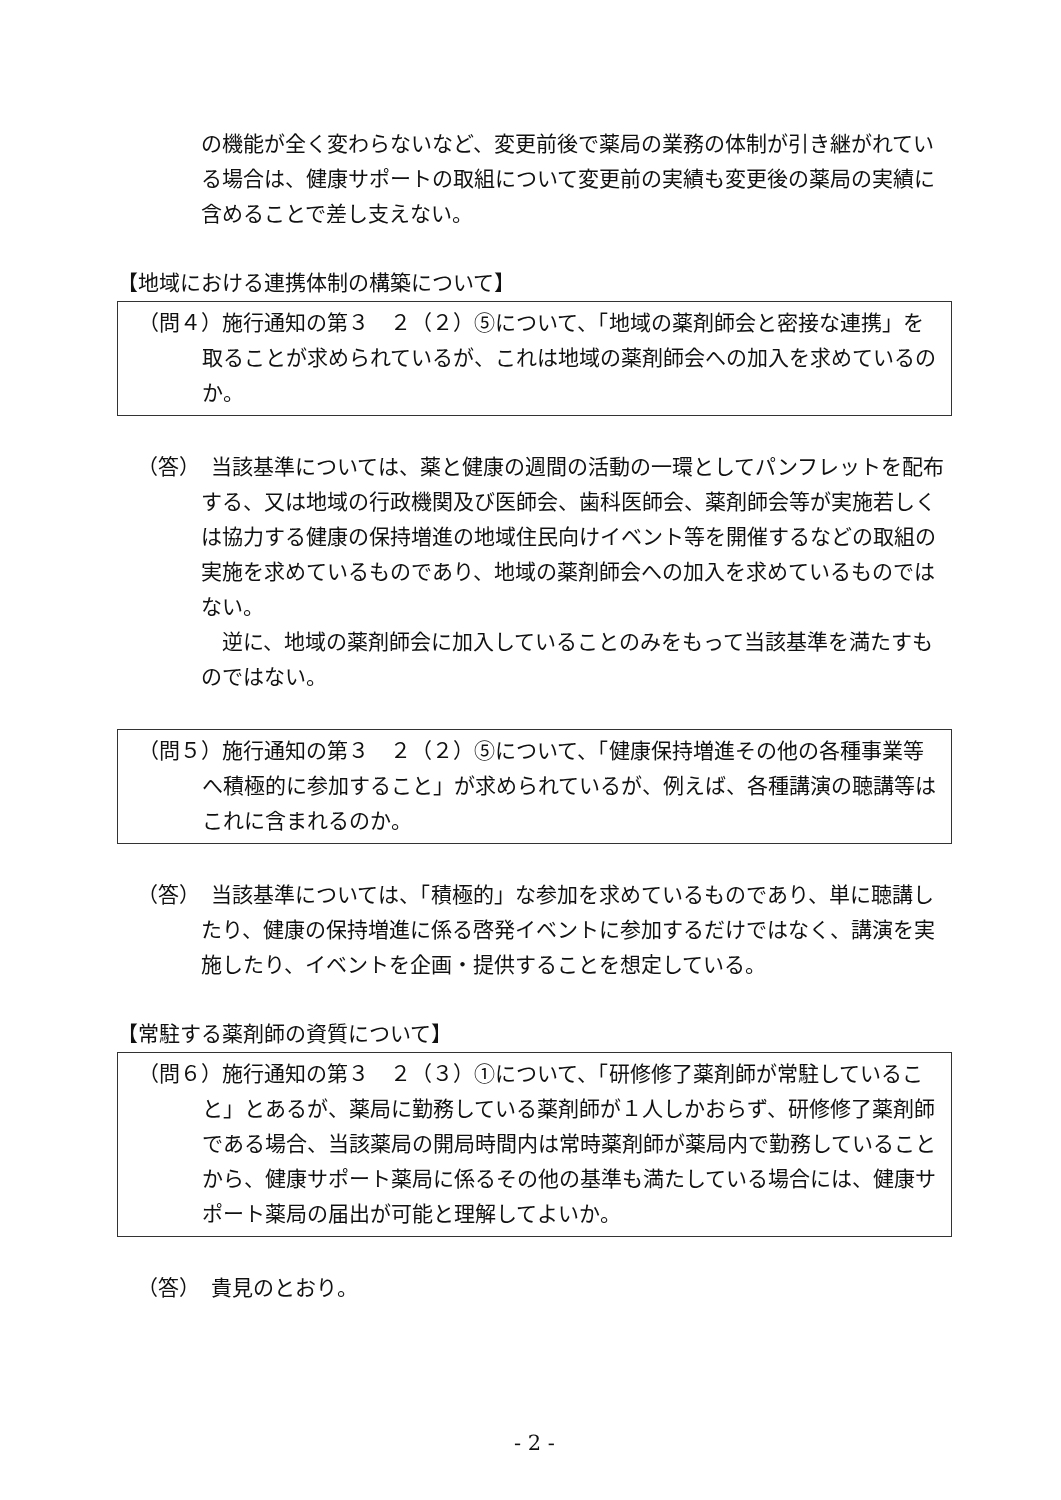の機能が全く変わらないなど、変更前後で薬局の業務の体制が引き継がれている場合は、健康サポートの取組について変更前の実績も変更後の薬局の実績に含めることで差し支えない。
【地域における連携体制の構築について】
（問４）施行通知の第３　２（２）⑤について、「地域の薬剤師会と密接な連携」を取ることが求められているが、これは地域の薬剤師会への加入を求めているのか。
（答）　当該基準については、薬と健康の週間の活動の一環としてパンフレットを配布する、又は地域の行政機関及び医師会、歯科医師会、薬剤師会等が実施若しくは協力する健康の保持増進の地域住民向けイベント等を開催するなどの取組の実施を求めているものであり、地域の薬剤師会への加入を求めているものではない。
　逆に、地域の薬剤師会に加入していることのみをもって当該基準を満たすものではない。
（問５）施行通知の第３　２（２）⑤について、「健康保持増進その他の各種事業等へ積極的に参加すること」が求められているが、例えば、各種講演の聴講等はこれに含まれるのか。
（答）　当該基準については、「積極的」な参加を求めているものであり、単に聴講したり、健康の保持増進に係る啓発イベントに参加するだけではなく、講演を実施したり、イベントを企画・提供することを想定している。
【常駐する薬剤師の資質について】
（問６）施行通知の第３　２（３）①について、「研修修了薬剤師が常駐していること」とあるが、薬局に勤務している薬剤師が１人しかおらず、研修修了薬剤師である場合、当該薬局の開局時間内は常時薬剤師が薬局内で勤務していることから、健康サポート薬局に係るその他の基準も満たしている場合には、健康サポート薬局の届出が可能と理解してよいか。
（答）　貴見のとおり。
- 2 -